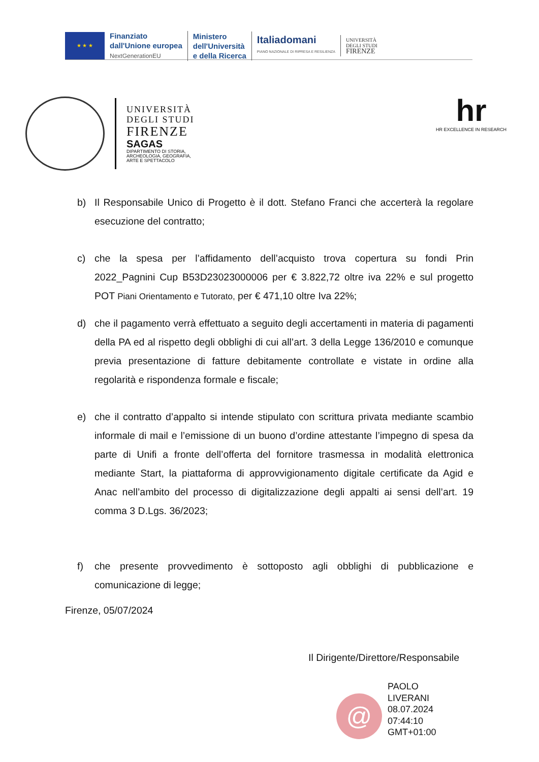★ ★ ★
Finanziato
dall'Unione europea
NextGenerationEU
Ministero
dell'Università
e della Ricerca
Italiadomani
PIANO NAZIONALE DI RIPRESA E RESILIENZA
UNIVERSITÀ
DEGLI STUDI
FIRENZE
UNIVERSITÀ
DEGLI STUDI
FIRENZE
SAGAS
DIPARTIMENTO DI STORIA,
ARCHEOLOGIA, GEOGRAFIA,
ARTE E SPETTACOLO
hr
HR EXCELLENCE IN RESEARCH
b) Il Responsabile Unico di Progetto è il dott. Stefano Franci che accerterà la regolare esecuzione del contratto;
c) che la spesa per l’affidamento dell’acquisto trova copertura su fondi Prin 2022_Pagnini Cup B53D23023000006 per € 3.822,72 oltre iva 22% e sul progetto POT Piani Orientamento e Tutorato, per € 471,10 oltre Iva 22%;
d) che il pagamento verrà effettuato a seguito degli accertamenti in materia di pagamenti della PA ed al rispetto degli obblighi di cui all’art. 3 della Legge 136/2010 e comunque previa presentazione di fatture debitamente controllate e vistate in ordine alla regolarità e rispondenza formale e fiscale;
e) che il contratto d’appalto si intende stipulato con scrittura privata mediante scambio informale di mail e l’emissione di un buono d’ordine attestante l’impegno di spesa da parte di Unifi a fronte dell’offerta del fornitore trasmessa in modalità elettronica mediante Start, la piattaforma di approvvigionamento digitale certificate da Agid e Anac nell’ambito del processo di digitalizzazione degli appalti ai sensi dell’art. 19 comma 3 D.Lgs. 36/2023;
f) che presente provvedimento è sottoposto agli obblighi di pubblicazione e comunicazione di legge;
Firenze, 05/07/2024
Il Dirigente/Direttore/Responsabile
@
PAOLO
LIVERANI
08.07.2024
07:44:10
GMT+01:00